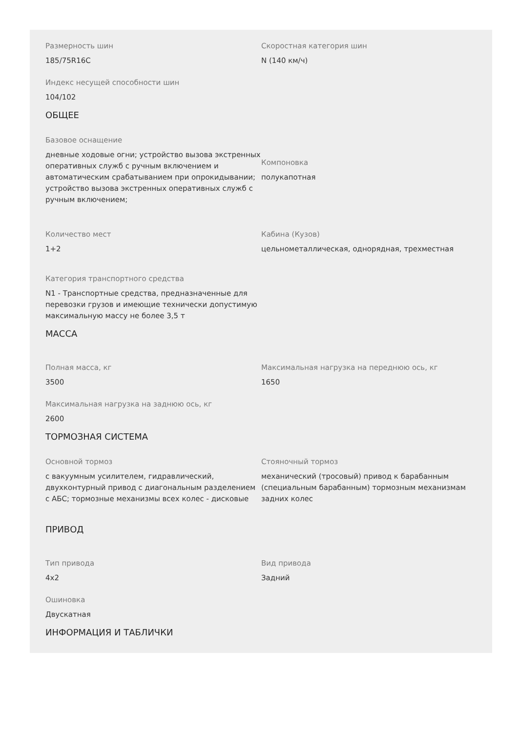Размерность шин
185/75R16C
Скоростная категория шин
N (140 км/ч)
Индекс несущей способности шин
104/102
ОБЩЕЕ
Базовое оснащение
дневные ходовые огни; устройство вызова экстренных оперативных служб с ручным включением и автоматическим срабатыванием при опрокидывании; устройство вызова экстренных оперативных служб с ручным включением;
Компоновка
полукапотная
Количество мест
1+2
Кабина (Кузов)
цельнометаллическая, однорядная, трехместная
Категория транспортного средства
N1 - Транспортные средства, предназначенные для перевозки грузов и имеющие технически допустимую максимальную массу не более 3,5 т
МАССА
Полная масса, кг
3500
Максимальная нагрузка на переднюю ось, кг
1650
Максимальная нагрузка на заднюю ось, кг
2600
ТОРМОЗНАЯ СИСТЕМА
Основной тормоз
с вакуумным усилителем, гидравлический, двухконтурный привод с диагональным разделением с АБС; тормозные механизмы всех колес - дисковые
Стояночный тормоз
механический (тросовый) привод к барабанным (специальным барабанным) тормозным механизмам задних колес
ПРИВОД
Тип привода
4x2
Вид привода
Задний
Ошиновка
Двускатная
ИНФОРМАЦИЯ И ТАБЛИЧКИ